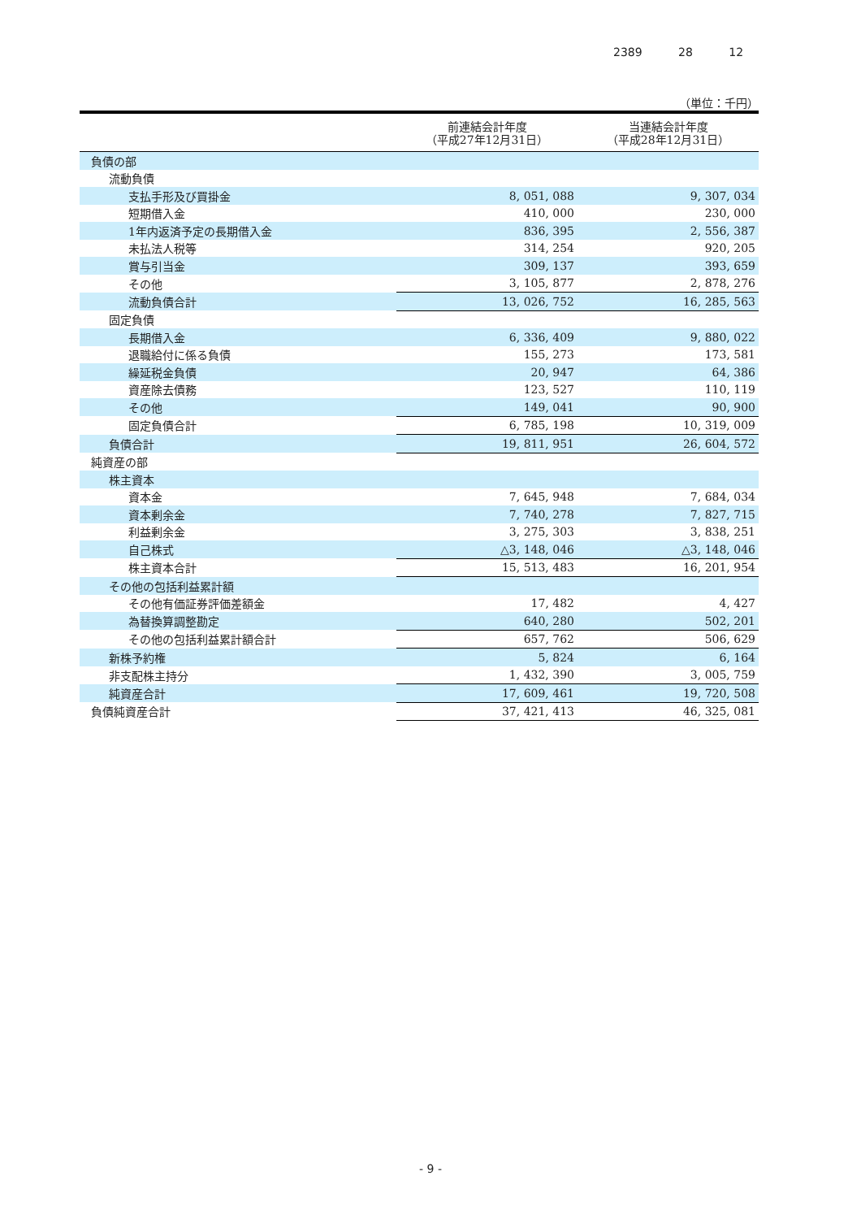2389 28 12
（単位：千円）
| | 前連結会計年度 （平成27年12月31日） | 当連結会計年度 （平成28年12月31日） |
| --- | --- | --- |
| 負債の部 | | |
| 流動負債 | | |
| 支払手形及び買掛金 | 8, 051, 088 | 9, 307, 034 |
| 短期借入金 | 410, 000 | 230, 000 |
| 1年内返済予定の長期借入金 | 836, 395 | 2, 556, 387 |
| 未払法人税等 | 314, 254 | 920, 205 |
| 賞与引当金 | 309, 137 | 393, 659 |
| その他 | 3, 105, 877 | 2, 878, 276 |
| 流動負債合計 | 13, 026, 752 | 16, 285, 563 |
| 固定負債 | | |
| 長期借入金 | 6, 336, 409 | 9, 880, 022 |
| 退職給付に係る負債 | 155, 273 | 173, 581 |
| 繰延税金負債 | 20, 947 | 64, 386 |
| 資産除去債務 | 123, 527 | 110, 119 |
| その他 | 149, 041 | 90, 900 |
| 固定負債合計 | 6, 785, 198 | 10, 319, 009 |
| 負債合計 | 19, 811, 951 | 26, 604, 572 |
| 純資産の部 | | |
| 株主資本 | | |
| 資本金 | 7, 645, 948 | 7, 684, 034 |
| 資本剰余金 | 7, 740, 278 | 7, 827, 715 |
| 利益剰余金 | 3, 275, 303 | 3, 838, 251 |
| 自己株式 | △3, 148, 046 | △3, 148, 046 |
| 株主資本合計 | 15, 513, 483 | 16, 201, 954 |
| その他の包括利益累計額 | | |
| その他有価証券評価差額金 | 17, 482 | 4, 427 |
| 為替換算調整勘定 | 640, 280 | 502, 201 |
| その他の包括利益累計額合計 | 657, 762 | 506, 629 |
| 新株予約権 | 5, 824 | 6, 164 |
| 非支配株主持分 | 1, 432, 390 | 3, 005, 759 |
| 純資産合計 | 17, 609, 461 | 19, 720, 508 |
| 負債純資産合計 | 37, 421, 413 | 46, 325, 081 |
- 9 -